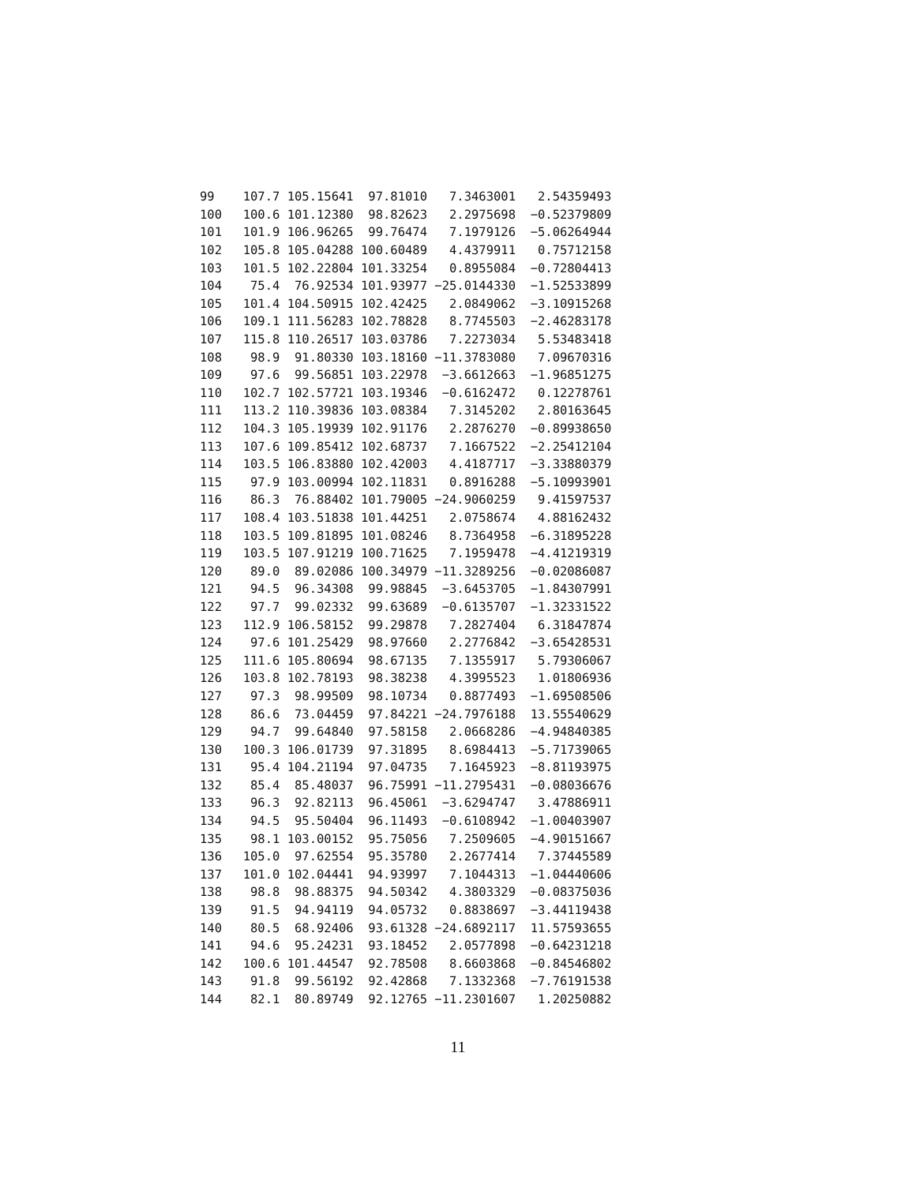| 99 | 107.7 | 105.15641 | 97.81010 | 7.3463001 | 2.54359493 |
| 100 | 100.6 | 101.12380 | 98.82623 | 2.2975698 | −0.52379809 |
| 101 | 101.9 | 106.96265 | 99.76474 | 7.1979126 | −5.06264944 |
| 102 | 105.8 | 105.04288 | 100.60489 | 4.4379911 | 0.75712158 |
| 103 | 101.5 | 102.22804 | 101.33254 | 0.8955084 | −0.72804413 |
| 104 | 75.4 | 76.92534 | 101.93977 | −25.0144330 | −1.52533899 |
| 105 | 101.4 | 104.50915 | 102.42425 | 2.0849062 | −3.10915268 |
| 106 | 109.1 | 111.56283 | 102.78828 | 8.7745503 | −2.46283178 |
| 107 | 115.8 | 110.26517 | 103.03786 | 7.2273034 | 5.53483418 |
| 108 | 98.9 | 91.80330 | 103.18160 | −11.3783080 | 7.09670316 |
| 109 | 97.6 | 99.56851 | 103.22978 | −3.6612663 | −1.96851275 |
| 110 | 102.7 | 102.57721 | 103.19346 | −0.6162472 | 0.12278761 |
| 111 | 113.2 | 110.39836 | 103.08384 | 7.3145202 | 2.80163645 |
| 112 | 104.3 | 105.19939 | 102.91176 | 2.2876270 | −0.89938650 |
| 113 | 107.6 | 109.85412 | 102.68737 | 7.1667522 | −2.25412104 |
| 114 | 103.5 | 106.83880 | 102.42003 | 4.4187717 | −3.33880379 |
| 115 | 97.9 | 103.00994 | 102.11831 | 0.8916288 | −5.10993901 |
| 116 | 86.3 | 76.88402 | 101.79005 | −24.9060259 | 9.41597537 |
| 117 | 108.4 | 103.51838 | 101.44251 | 2.0758674 | 4.88162432 |
| 118 | 103.5 | 109.81895 | 101.08246 | 8.7364958 | −6.31895228 |
| 119 | 103.5 | 107.91219 | 100.71625 | 7.1959478 | −4.41219319 |
| 120 | 89.0 | 89.02086 | 100.34979 | −11.3289256 | −0.02086087 |
| 121 | 94.5 | 96.34308 | 99.98845 | −3.6453705 | −1.84307991 |
| 122 | 97.7 | 99.02332 | 99.63689 | −0.6135707 | −1.32331522 |
| 123 | 112.9 | 106.58152 | 99.29878 | 7.2827404 | 6.31847874 |
| 124 | 97.6 | 101.25429 | 98.97660 | 2.2776842 | −3.65428531 |
| 125 | 111.6 | 105.80694 | 98.67135 | 7.1355917 | 5.79306067 |
| 126 | 103.8 | 102.78193 | 98.38238 | 4.3995523 | 1.01806936 |
| 127 | 97.3 | 98.99509 | 98.10734 | 0.8877493 | −1.69508506 |
| 128 | 86.6 | 73.04459 | 97.84221 | −24.7976188 | 13.55540629 |
| 129 | 94.7 | 99.64840 | 97.58158 | 2.0668286 | −4.94840385 |
| 130 | 100.3 | 106.01739 | 97.31895 | 8.6984413 | −5.71739065 |
| 131 | 95.4 | 104.21194 | 97.04735 | 7.1645923 | −8.81193975 |
| 132 | 85.4 | 85.48037 | 96.75991 | −11.2795431 | −0.08036676 |
| 133 | 96.3 | 92.82113 | 96.45061 | −3.6294747 | 3.47886911 |
| 134 | 94.5 | 95.50404 | 96.11493 | −0.6108942 | −1.00403907 |
| 135 | 98.1 | 103.00152 | 95.75056 | 7.2509605 | −4.90151667 |
| 136 | 105.0 | 97.62554 | 95.35780 | 2.2677414 | 7.37445589 |
| 137 | 101.0 | 102.04441 | 94.93997 | 7.1044313 | −1.04440606 |
| 138 | 98.8 | 98.88375 | 94.50342 | 4.3803329 | −0.08375036 |
| 139 | 91.5 | 94.94119 | 94.05732 | 0.8838697 | −3.44119438 |
| 140 | 80.5 | 68.92406 | 93.61328 | −24.6892117 | 11.57593655 |
| 141 | 94.6 | 95.24231 | 93.18452 | 2.0577898 | −0.64231218 |
| 142 | 100.6 | 101.44547 | 92.78508 | 8.6603868 | −0.84546802 |
| 143 | 91.8 | 99.56192 | 92.42868 | 7.1332368 | −7.76191538 |
| 144 | 82.1 | 80.89749 | 92.12765 | −11.2301607 | 1.20250882 |
11